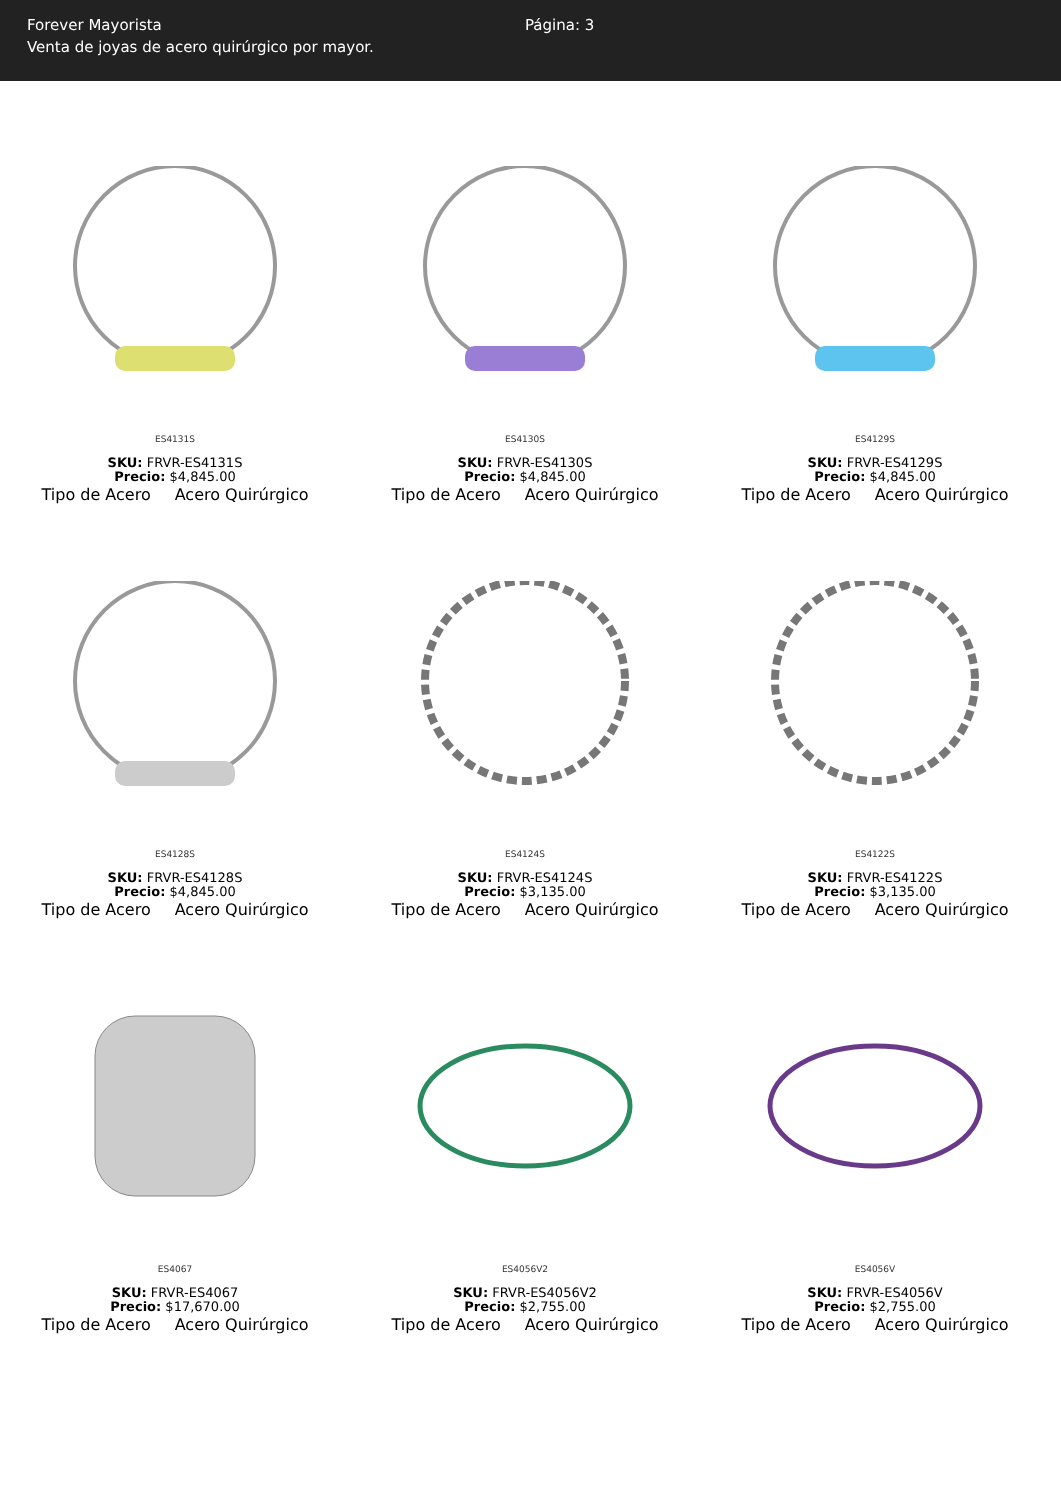Forever Mayorista
Venta de joyas de acero quirúrgico por mayor.
Página: 3
ES4131S
SKU: FRVR-ES4131S
Precio: $4,845.00
Tipo de Acero Acero Quirúrgico
ES4130S
SKU: FRVR-ES4130S
Precio: $4,845.00
Tipo de Acero Acero Quirúrgico
ES4129S
SKU: FRVR-ES4129S
Precio: $4,845.00
Tipo de Acero Acero Quirúrgico
ES4128S
SKU: FRVR-ES4128S
Precio: $4,845.00
Tipo de Acero Acero Quirúrgico
ES4124S
SKU: FRVR-ES4124S
Precio: $3,135.00
Tipo de Acero Acero Quirúrgico
ES4122S
SKU: FRVR-ES4122S
Precio: $3,135.00
Tipo de Acero Acero Quirúrgico
ES4067
SKU: FRVR-ES4067
Precio: $17,670.00
Tipo de Acero Acero Quirúrgico
ES4056V2
SKU: FRVR-ES4056V2
Precio: $2,755.00
Tipo de Acero Acero Quirúrgico
ES4056V
SKU: FRVR-ES4056V
Precio: $2,755.00
Tipo de Acero Acero Quirúrgico